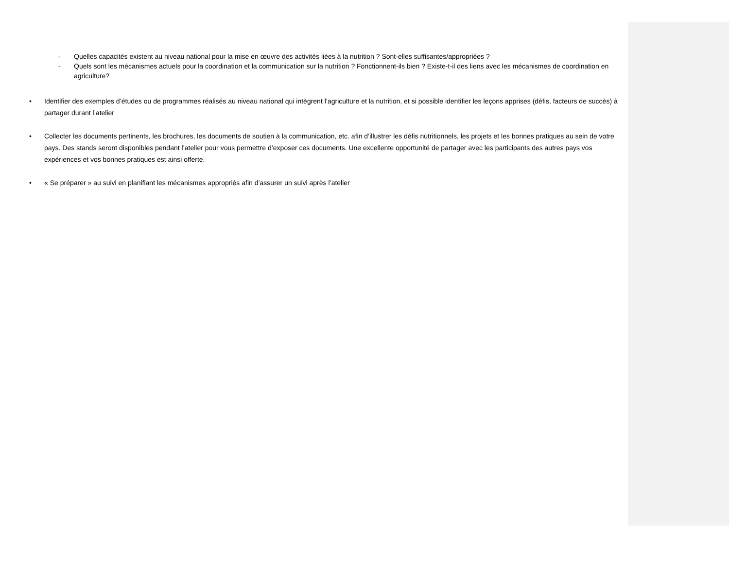- Quelles capacités existent au niveau national pour la mise en œuvre des activités liées à la nutrition ? Sont-elles suffisantes/appropriées ?
- Quels sont les mécanismes actuels pour la coordination et la communication sur la nutrition ? Fonctionnent-ils bien ? Existe-t-il des liens avec les mécanismes de coordination en agriculture?
• Identifier des exemples d’études ou de programmes réalisés au niveau national qui intègrent l’agriculture et la nutrition, et si possible identifier les leçons apprises (défis, facteurs de succès) à partager durant l’atelier
• Collecter les documents pertinents, les brochures, les documents de soutien à la communication, etc. afin d’illustrer les défis nutritionnels, les projets et les bonnes pratiques au sein de votre pays. Des stands seront disponibles pendant l’atelier pour vous permettre d’exposer ces documents. Une excellente opportunité de partager avec les participants des autres pays vos expériences et vos bonnes pratiques est ainsi offerte.
• « Se préparer » au suivi en planifiant les mécanismes appropriés afin d’assurer un suivi après l’atelier